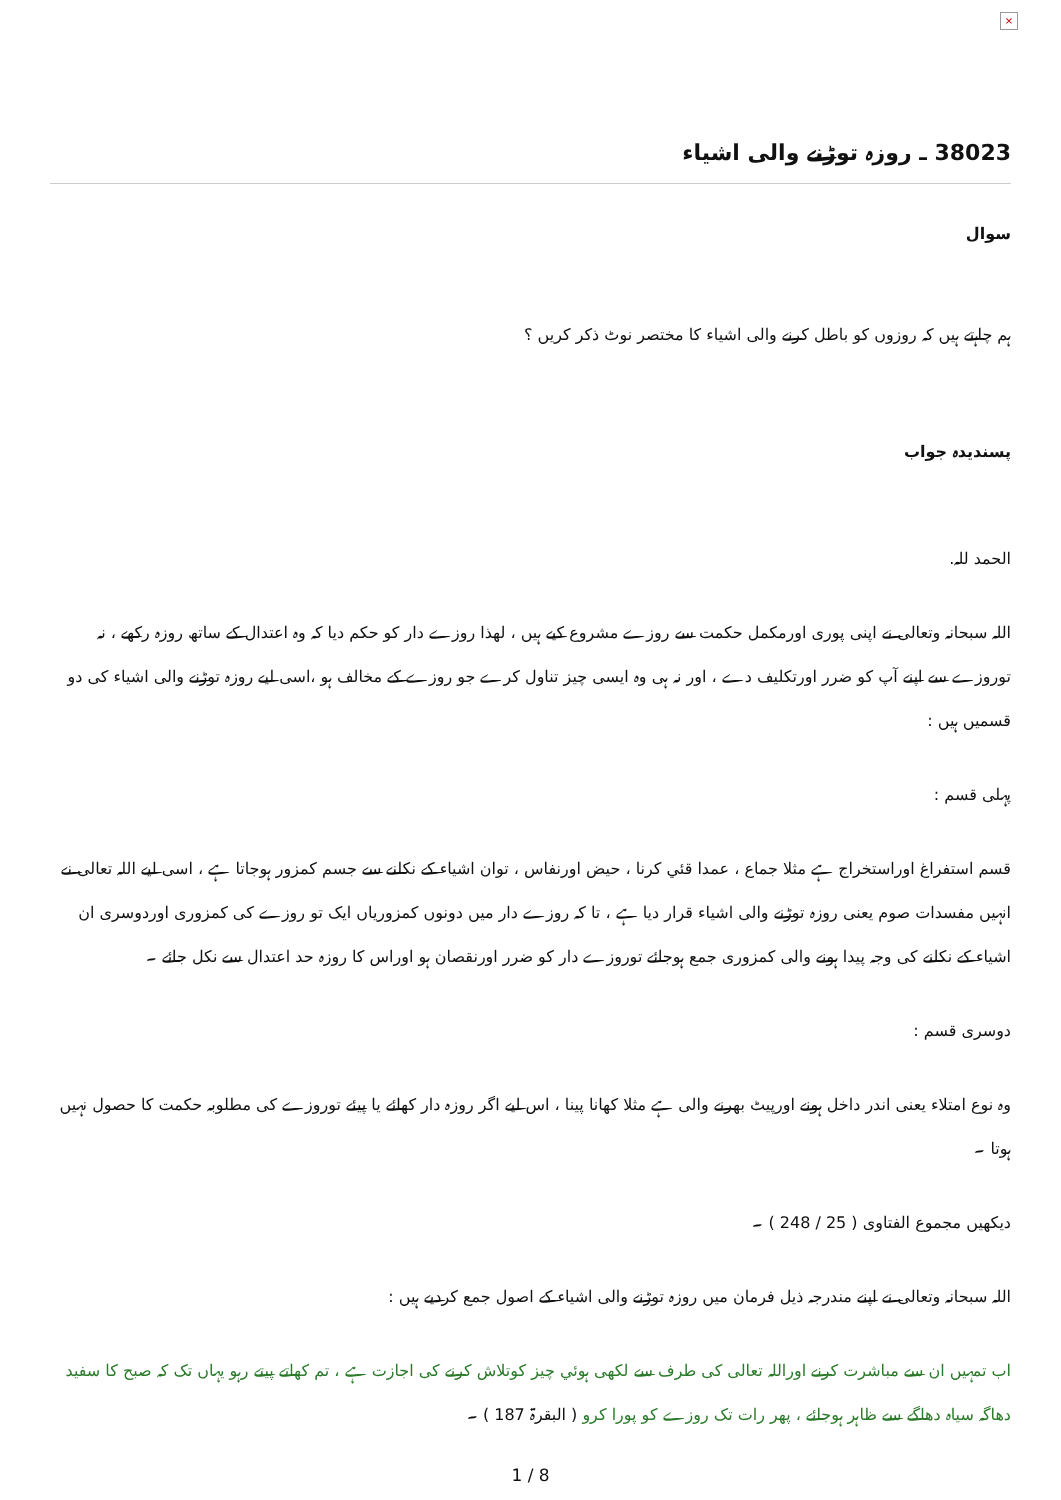×
38023 ـ روزہ توڑنے والی اشیاء
سوال
ہم چاہتے ہیں کہ روزوں کو باطل کرنے والی اشیاء کا مختصر نوٹ ذکر کریں ؟
پسندیدہ جواب
الحمد للہ.
اللہ سبحانہ وتعالی نے اپنی پوری اورمکمل حکمت سے روزے مشروع کیے ہیں ، لھذا روزے دار کو حکم دیا کہ وہ اعتدال کے ساتھ روزہ رکھے ، نہ توروزے سے اپنے آپ کو ضرر اورتکلیف دے ، اور نہ ہی وہ ایسی چیز تناول کرے جو روزے کے مخالف ہو ،اسی لیے روزہ توڑنے والی اشیاء کی دو قسمیں ہیں :
پہلی قسم :
قسم استفراغ اوراستخراج ہے مثلا جماع ، عمدا قئي کرنا ، حیض اورنفاس ، توان اشیاء کے نکلنے سے جسم کمزور ہوجاتا ہے ، اسی لیے اللہ تعالی نے انہیں مفسدات صوم یعنی روزہ توڑنے والی اشیاء قرار دیا ہے ، تا کہ روزے دار میں دونوں کمزوریاں ایک تو روزے کی کمزوری اوردوسری ان اشیاء کے نکلنے کی وجہ پیدا ہونے والی کمزوری جمع ہوجائے توروزے دار کو ضرر اورنقصان ہو اوراس کا روزہ حد اعتدال سے نکل جائے ۔
دوسری قسم :
وہ نوع امتلاء یعنی اندر داخل ہونے اورپیٹ بھرنے والی ہے مثلا کھانا پینا ، اس لیے اگر روزہ دار کھائے یا پیئے توروزے کی مطلوبہ حکمت کا حصول نہیں ہوتا ۔
دیکھیں مجموع الفتاوی ( 25 / 248 ) ۔
اللہ سبحانہ وتعالی نے اپنے مندرجہ ذیل فرمان میں روزہ توڑنے والی اشیاء کے اصول جمع کردیے ہیں :
اب تمہیں ان سے مباشرت کرنے اوراللہ تعالی کی طرف سے لکھی ہوئي چیز کوتلاش کرنے کی اجازت ہے ، تم کھاتے پیتے رہو یہاں تک کہ صبح کا سفید دھاگہ سیاہ دھاگے سے ظاہر ہوجائے ، پھر رات تک روزے کو پورا کرو ( البقرۃ 187 ) ۔
1 / 8